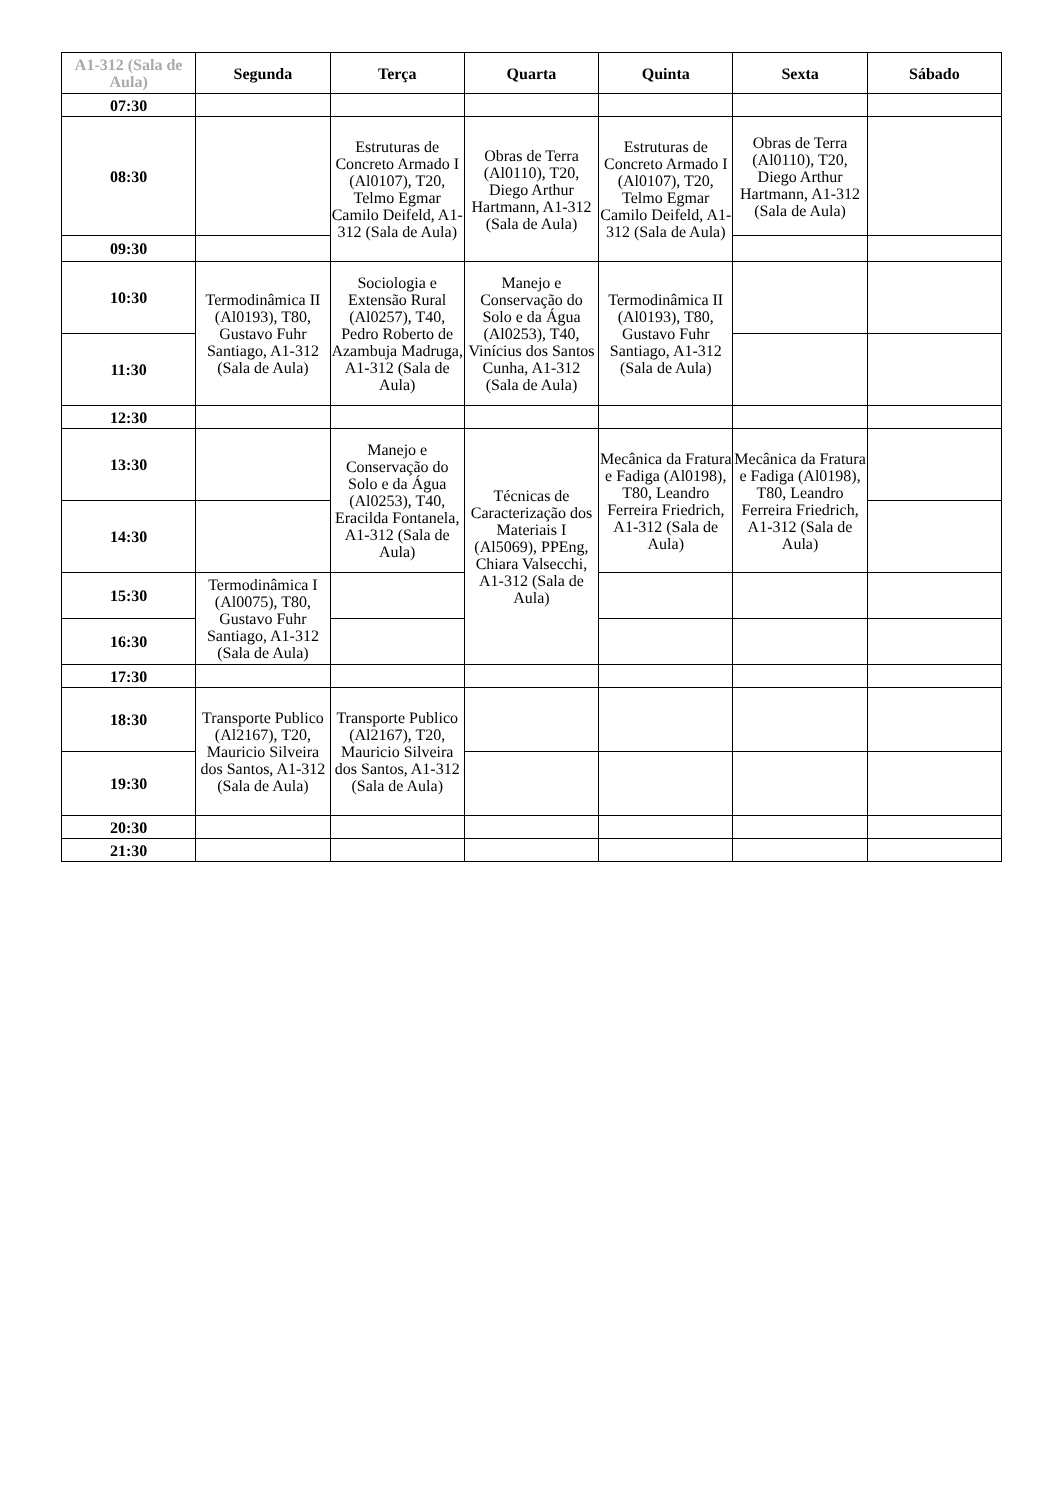| A1-312 (Sala de Aula) | Segunda | Terça | Quarta | Quinta | Sexta | Sábado |
| --- | --- | --- | --- | --- | --- | --- |
| 07:30 | | | | | | |
| 08:30 | | Estruturas de Concreto Armado I (Al0107), T20, Telmo Egmar Camilo Deifeld, A1-312 (Sala de Aula) | Obras de Terra (Al0110), T20, Diego Arthur Hartmann, A1-312 (Sala de Aula) | Estruturas de Concreto Armado I (Al0107), T20, Telmo Egmar Camilo Deifeld, A1-312 (Sala de Aula) | Obras de Terra (Al0110), T20, Diego Arthur Hartmann, A1-312 (Sala de Aula) | |
| 09:30 | | | | | | |
| 10:30 | Termodinâmica II (Al0193), T80, Gustavo Fuhr Santiago, A1-312 (Sala de Aula) | Sociologia e Extensão Rural (Al0257), T40, Pedro Roberto de Azambuja Madruga, A1-312 (Sala de Aula) | Manejo e Conservação do Solo e da Água (Al0253), T40, Vinícius dos Santos Cunha, A1-312 (Sala de Aula) | Termodinâmica II (Al0193), T80, Gustavo Fuhr Santiago, A1-312 (Sala de Aula) | | |
| 11:30 | | | | | | |
| 12:30 | | | | | | |
| 13:30 | | Manejo e Conservação do Solo e da Água (Al0253), T40, Eracilda Fontanela, A1-312 (Sala de Aula) | Técnicas de Caracterização dos Materiais I (Al5069), PPEng, Chiara Valsecchi, A1-312 (Sala de Aula) | Mecânica da Fratura e Fadiga (Al0198), T80, Leandro Ferreira Friedrich, A1-312 (Sala de Aula) | Mecânica da Fratura e Fadiga (Al0198), T80, Leandro Ferreira Friedrich, A1-312 (Sala de Aula) | |
| 14:30 | | | | | | |
| 15:30 | Termodinâmica I (Al0075), T80, Gustavo Fuhr Santiago, A1-312 (Sala de Aula) | | | | | |
| 16:30 | | | | | | |
| 17:30 | | | | | | |
| 18:30 | Transporte Publico (Al2167), T20, Mauricio Silveira dos Santos, A1-312 (Sala de Aula) | Transporte Publico (Al2167), T20, Mauricio Silveira dos Santos, A1-312 (Sala de Aula) | | | | |
| 19:30 | | | | | | |
| 20:30 | | | | | | |
| 21:30 | | | | | | |